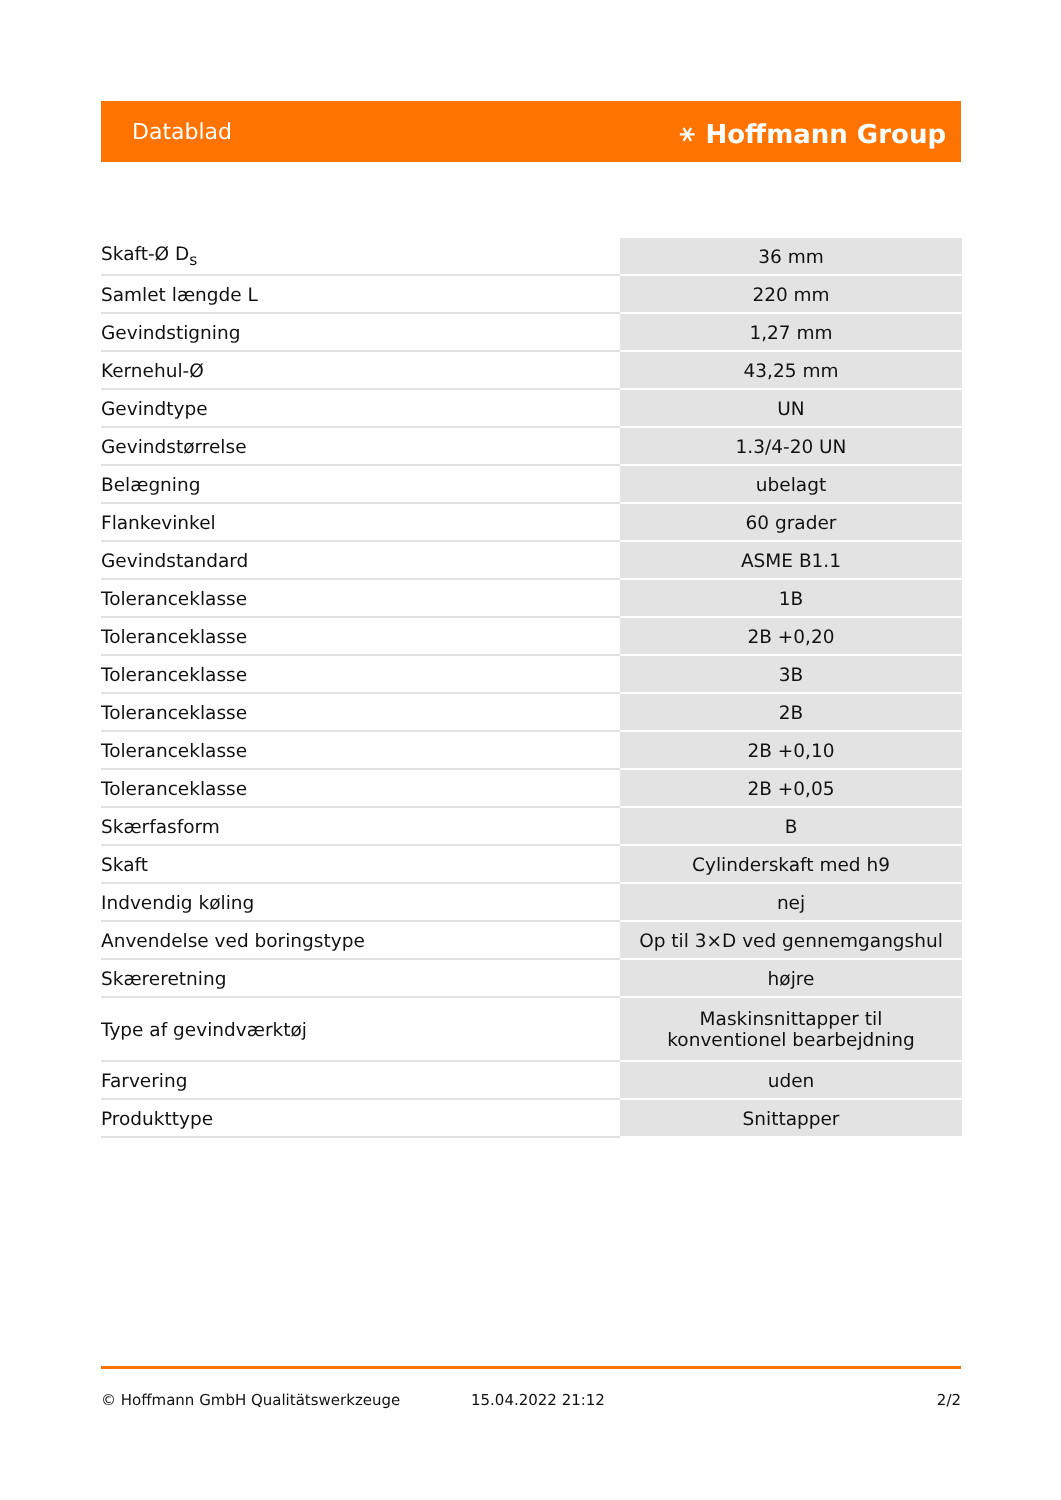Datablad ⚹ Hoffmann Group
| Skaft-Ø D<sub>s</sub> | 36 mm |
| Samlet længde L | 220 mm |
| Gevindstigning | 1,27 mm |
| Kernehul-Ø | 43,25 mm |
| Gevindtype | UN |
| Gevindstørrelse | 1.3/4-20 UN |
| Belægning | ubelagt |
| Flankevinkel | 60 grader |
| Gevindstandard | ASME B1.1 |
| Toleranceklasse | 1B |
| Toleranceklasse | 2B +0,20 |
| Toleranceklasse | 3B |
| Toleranceklasse | 2B |
| Toleranceklasse | 2B +0,10 |
| Toleranceklasse | 2B +0,05 |
| Skærfasform | B |
| Skaft | Cylinderskaft med h9 |
| Indvendig køling | nej |
| Anvendelse ved boringstype | Op til 3×D ved gennemgangshul |
| Skæreretning | højre |
| Type af gevindværktøj | Maskinsnittapper til konventionel bearbejdning |
| Farvering | uden |
| Produkttype | Snittapper |
© Hoffmann GmbH Qualitätswerkzeuge 15.04.2022 21:12 2/2